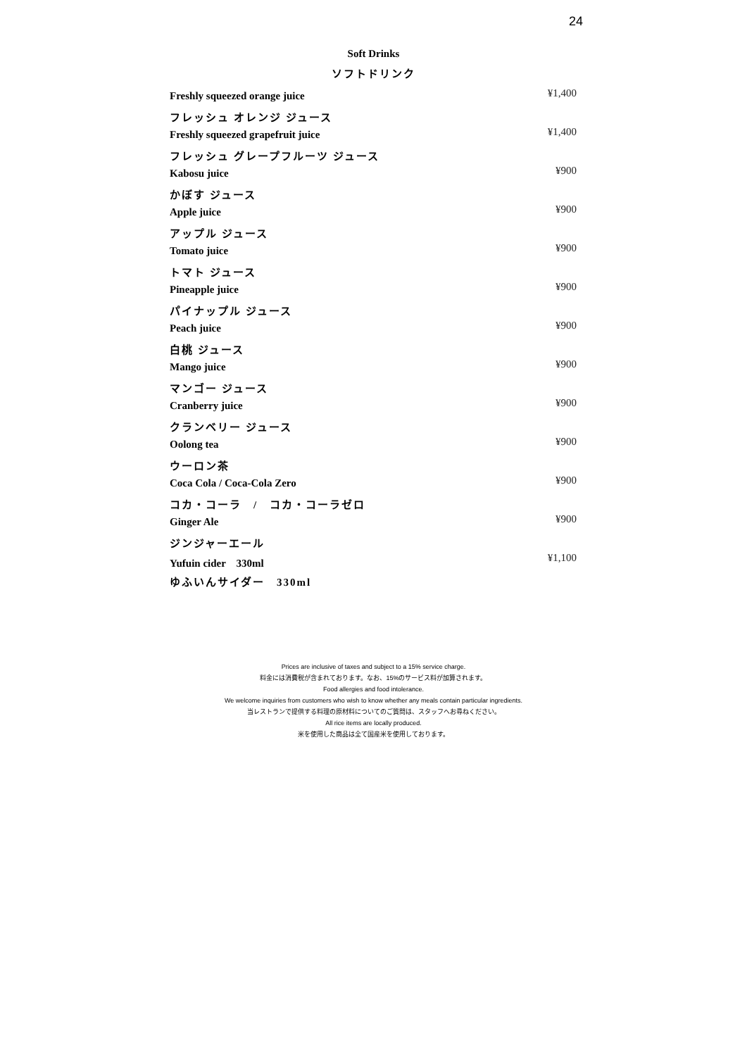24
Soft Drinks
ソフトドリンク
| Freshly squeezed orange juice | ¥1,400 |
| フレッシュ オレンジ ジュース | |
| Freshly squeezed grapefruit juice | ¥1,400 |
| フレッシュ グレープフルーツ ジュース | |
| Kabosu juice | ¥900 |
| かぼす ジュース | |
| Apple juice | ¥900 |
| アップル ジュース | |
| Tomato juice | ¥900 |
| トマト ジュース | |
| Pineapple juice | ¥900 |
| パイナップル ジュース | |
| Peach juice | ¥900 |
| 白桃 ジュース | |
| Mango juice | ¥900 |
| マンゴー ジュース | |
| Cranberry juice | ¥900 |
| クランベリー ジュース | |
| Oolong tea | ¥900 |
| ウーロン茶 | |
| Coca Cola / Coca-Cola Zero | ¥900 |
| コカ・コーラ / コカ・コーラゼロ | |
| Ginger Ale | ¥900 |
| ジンジャーエール | |
| Yufuin cider 330ml | ¥1,100 |
| ゆふいんサイダー 330ml | |
Prices are inclusive of taxes and subject to a 15% service charge.
料金には消費税が含まれております。なお、15%のサービス料が加算されます。
Food allergies and food intolerance.
We welcome inquiries from customers who wish to know whether any meals contain particular ingredients.
当レストランで提供する料理の原材料についてのご質問は、スタッフへお尋ねください。
All rice items are locally produced.
米を使用した商品は全て国産米を使用しております。